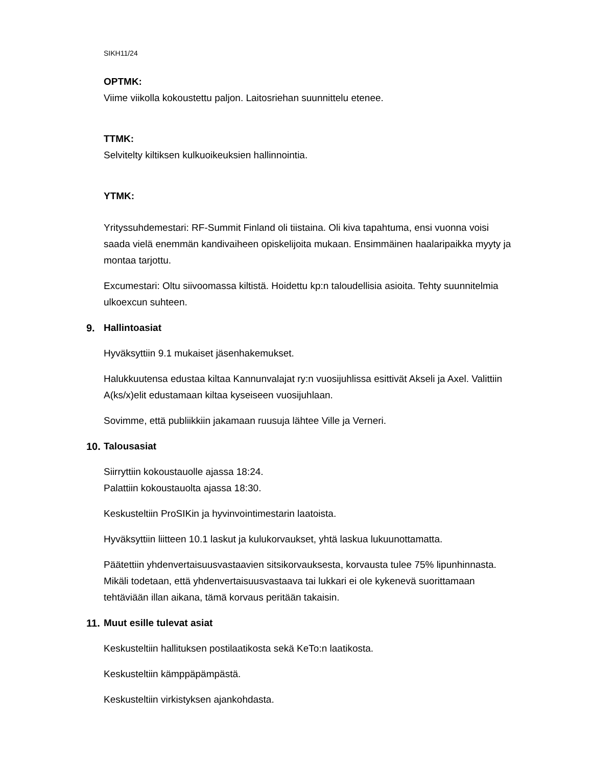SIKH11/24
OPTMK:
Viime viikolla kokoustettu paljon. Laitosriehan suunnittelu etenee.
TTMK:
Selvitelty kiltiksen kulkuoikeuksien hallinnointia.
YTMK:
Yrityssuhdemestari: RF-Summit Finland oli tiistaina. Oli kiva tapahtuma, ensi vuonna voisi saada vielä enemmän kandivaiheen opiskelijoita mukaan. Ensimmäinen haalaripaikka myyty ja montaa tarjottu.
Excumestari: Oltu siivoomassa kiltistä. Hoidettu kp:n taloudellisia asioita. Tehty suunnitelmia ulkoexcun suhteen.
9. Hallintoasiat
Hyväksyttiin 9.1 mukaiset jäsenhakemukset.
Halukkuutensa edustaa kiltaa Kannunvalajat ry:n vuosijuhlissa esittivät Akseli ja Axel. Valittiin A(ks/x)elit edustamaan kiltaa kyseiseen vuosijuhlaan.
Sovimme, että publiikkiin jakamaan ruusuja lähtee Ville ja Verneri.
10. Talousasiat
Siirryttiin kokoustauolle ajassa 18:24.
Palattiin kokoustauolta ajassa 18:30.
Keskusteltiin ProSIKin ja hyvinvointimestarin laatoista.
Hyväksyttiin liitteen 10.1 laskut ja kulukorvaukset, yhtä laskua lukuunottamatta.
Päätettiin yhdenvertaisuusvastaavien sitsikorvauksesta, korvausta tulee 75% lipunhinnasta. Mikäli todetaan, että yhdenvertaisuusvastaava tai lukkari ei ole kykenevä suorittamaan tehtäviään illan aikana, tämä korvaus peritään takaisin.
11. Muut esille tulevat asiat
Keskusteltiin hallituksen postilaatikosta sekä KeTo:n laatikosta.
Keskusteltiin kämppäpämpästä.
Keskusteltiin virkistyksen ajankohdasta.